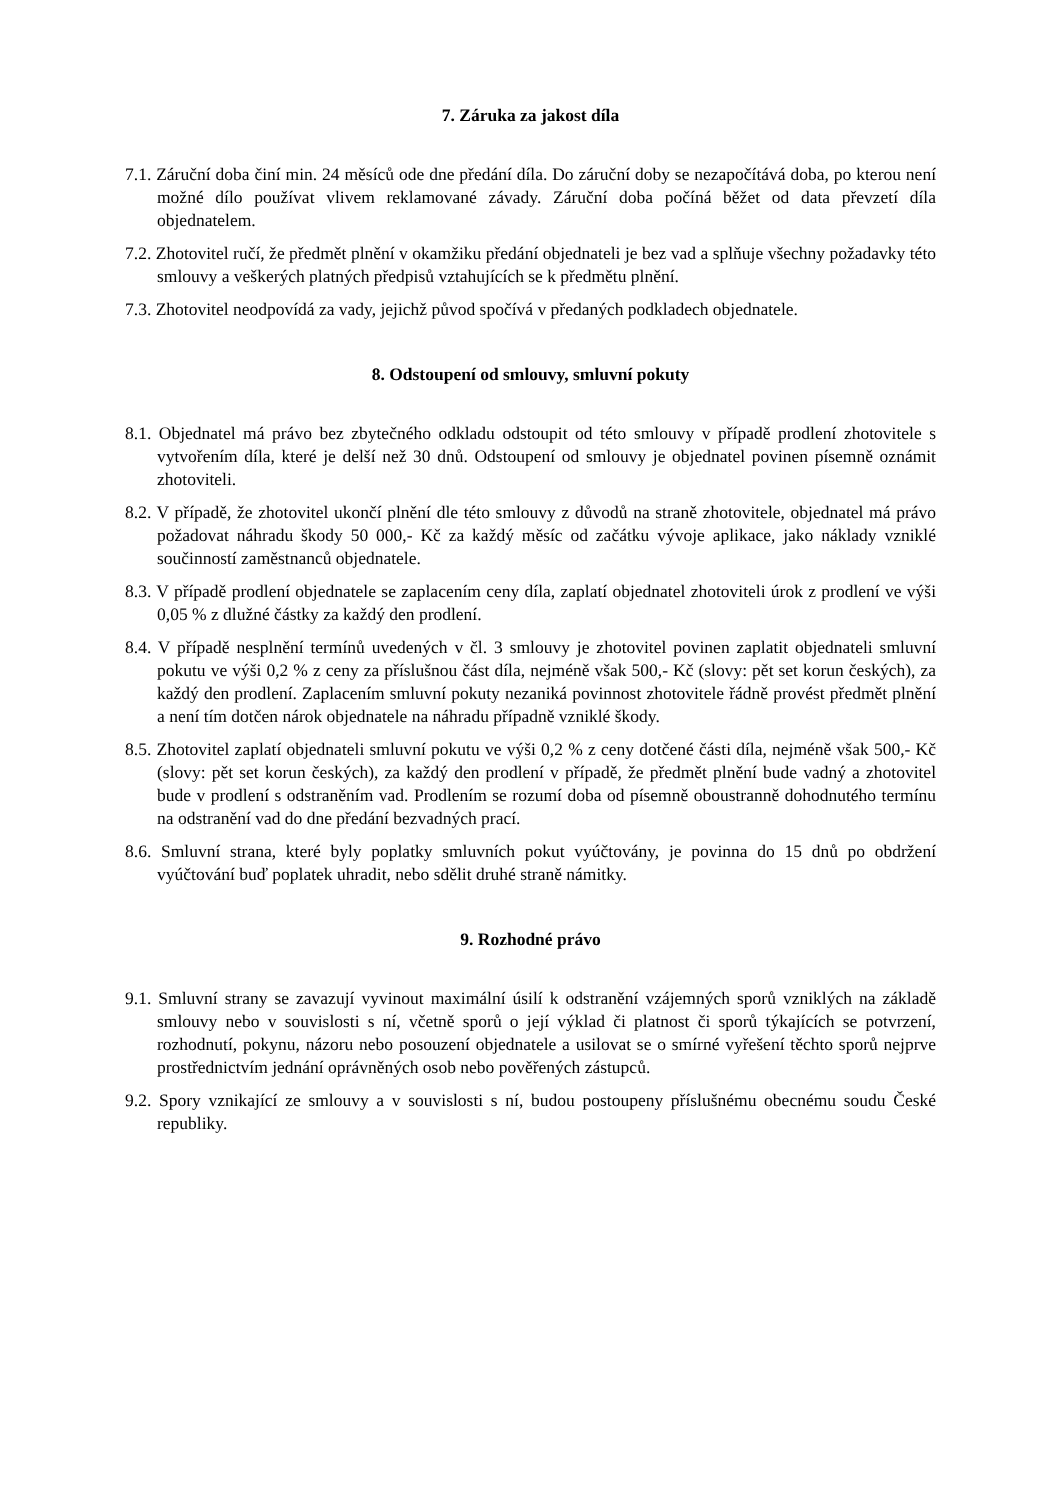7. Záruka za jakost díla
7.1. Záruční doba činí min. 24 měsíců ode dne předání díla. Do záruční doby se nezapočítává doba, po kterou není možné dílo používat vlivem reklamované závady. Záruční doba počíná běžet od data převzetí díla objednatelem.
7.2. Zhotovitel ručí, že předmět plnění v okamžiku předání objednateli je bez vad a splňuje všechny požadavky této smlouvy a veškerých platných předpisů vztahujících se k předmětu plnění.
7.3. Zhotovitel neodpovídá za vady, jejichž původ spočívá v předaných podkladech objednatele.
8. Odstoupení od smlouvy, smluvní pokuty
8.1. Objednatel má právo bez zbytečného odkladu odstoupit od této smlouvy v případě prodlení zhotovitele s vytvořením díla, které je delší než 30 dnů. Odstoupení od smlouvy je objednatel povinen písemně oznámit zhotoviteli.
8.2. V případě, že zhotovitel ukončí plnění dle této smlouvy z důvodů na straně zhotovitele, objednatel má právo požadovat náhradu škody 50 000,- Kč za každý měsíc od začátku vývoje aplikace, jako náklady vzniklé součinností zaměstnanců objednatele.
8.3. V případě prodlení objednatele se zaplacením ceny díla, zaplatí objednatel zhotoviteli úrok z prodlení ve výši 0,05 % z dlužné částky za každý den prodlení.
8.4. V případě nesplnění termínů uvedených v čl. 3 smlouvy je zhotovitel povinen zaplatit objednateli smluvní pokutu ve výši 0,2 % z ceny za příslušnou část díla, nejméně však 500,- Kč (slovy: pět set korun českých), za každý den prodlení. Zaplacením smluvní pokuty nezaniká povinnost zhotovitele řádně provést předmět plnění a není tím dotčen nárok objednatele na náhradu případně vzniklé škody.
8.5. Zhotovitel zaplatí objednateli smluvní pokutu ve výši 0,2 % z ceny dotčené části díla, nejméně však 500,- Kč (slovy: pět set korun českých), za každý den prodlení v případě, že předmět plnění bude vadný a zhotovitel bude v prodlení s odstraněním vad. Prodlením se rozumí doba od písemně oboustranně dohodnutého termínu na odstranění vad do dne předání bezvadných prací.
8.6. Smluvní strana, které byly poplatky smluvních pokut vyúčtovány, je povinna do 15 dnů po obdržení vyúčtování buď poplatek uhradit, nebo sdělit druhé straně námitky.
9. Rozhodné právo
9.1. Smluvní strany se zavazují vyvinout maximální úsilí k odstranění vzájemných sporů vzniklých na základě smlouvy nebo v souvislosti s ní, včetně sporů o její výklad či platnost či sporů týkajících se potvrzení, rozhodnutí, pokynu, názoru nebo posouzení objednatele a usilovat se o smírné vyřešení těchto sporů nejprve prostřednictvím jednání oprávněných osob nebo pověřených zástupců.
9.2. Spory vznikající ze smlouvy a v souvislosti s ní, budou postoupeny příslušnému obecnému soudu České republiky.